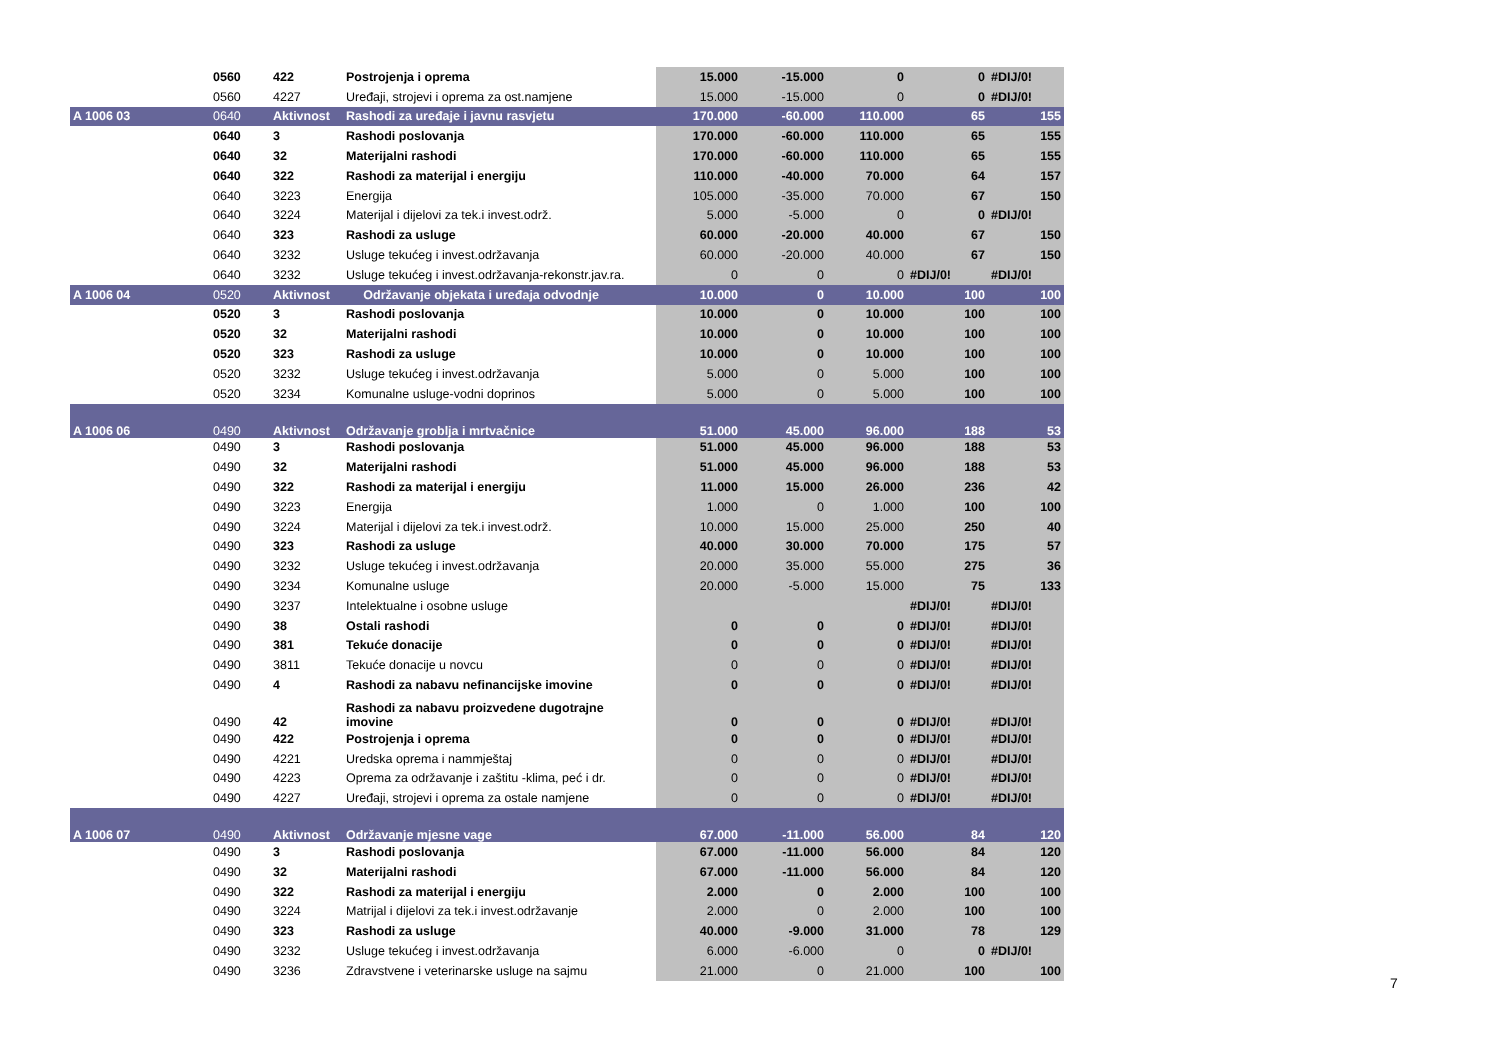| | 0560 | 422 | Postrojenja i oprema | 15.000 | -15.000 | 0 | 0 | #DIJ/0! |
| | 0560 | 4227 | Uređaji, strojevi i oprema za ost.namjene | 15.000 | -15.000 | 0 | 0 | #DIJ/0! |
| A 1006 03 | 0640 | Aktivnost | Rashodi za uređaje i javnu rasvjetu | 170.000 | -60.000 | 110.000 | 65 | 155 |
| | 0640 | 3 | Rashodi poslovanja | 170.000 | -60.000 | 110.000 | 65 | 155 |
| | 0640 | 32 | Materijalni rashodi | 170.000 | -60.000 | 110.000 | 65 | 155 |
| | 0640 | 322 | Rashodi za materijal i energiju | 110.000 | -40.000 | 70.000 | 64 | 157 |
| | 0640 | 3223 | Energija | 105.000 | -35.000 | 70.000 | 67 | 150 |
| | 0640 | 3224 | Materijal i dijelovi za tek.i invest.održ. | 5.000 | -5.000 | 0 | 0 | #DIJ/0! |
| | 0640 | 323 | Rashodi za usluge | 60.000 | -20.000 | 40.000 | 67 | 150 |
| | 0640 | 3232 | Usluge tekućeg i invest.održavanja | 60.000 | -20.000 | 40.000 | 67 | 150 |
| | 0640 | 3232 | Usluge tekućeg i invest.održavanja-rekonstr.jav.ra. | 0 | 0 | 0 | #DIJ/0! | #DIJ/0! |
| A 1006 04 | 0520 | Aktivnost | Održavanje objekata i uređaja odvodnje | 10.000 | 0 | 10.000 | 100 | 100 |
| | 0520 | 3 | Rashodi poslovanja | 10.000 | 0 | 10.000 | 100 | 100 |
| | 0520 | 32 | Materijalni rashodi | 10.000 | 0 | 10.000 | 100 | 100 |
| | 0520 | 323 | Rashodi za usluge | 10.000 | 0 | 10.000 | 100 | 100 |
| | 0520 | 3232 | Usluge tekućeg i invest.održavanja | 5.000 | 0 | 5.000 | 100 | 100 |
| | 0520 | 3234 | Komunalne usluge-vodni doprinos | 5.000 | 0 | 5.000 | 100 | 100 |
| A 1006 06 | 0490 | Aktivnost | Održavanje groblja i mrtvačnice | 51.000 | 45.000 | 96.000 | 188 | 53 |
| | 0490 | 3 | Rashodi poslovanja | 51.000 | 45.000 | 96.000 | 188 | 53 |
| | 0490 | 32 | Materijalni rashodi | 51.000 | 45.000 | 96.000 | 188 | 53 |
| | 0490 | 322 | Rashodi za materijal i energiju | 11.000 | 15.000 | 26.000 | 236 | 42 |
| | 0490 | 3223 | Energija | 1.000 | 0 | 1.000 | 100 | 100 |
| | 0490 | 3224 | Materijal i dijelovi za tek.i invest.održ. | 10.000 | 15.000 | 25.000 | 250 | 40 |
| | 0490 | 323 | Rashodi za usluge | 40.000 | 30.000 | 70.000 | 175 | 57 |
| | 0490 | 3232 | Usluge tekućeg i invest.održavanja | 20.000 | 35.000 | 55.000 | 275 | 36 |
| | 0490 | 3234 | Komunalne usluge | 20.000 | -5.000 | 15.000 | 75 | 133 |
| | 0490 | 3237 | Intelektualne i osobne usluge | | | | #DIJ/0! | #DIJ/0! |
| | 0490 | 38 | Ostali rashodi | 0 | 0 | 0 | #DIJ/0! | #DIJ/0! |
| | 0490 | 381 | Tekuće donacije | 0 | 0 | 0 | #DIJ/0! | #DIJ/0! |
| | 0490 | 3811 | Tekuće donacije u novcu | 0 | 0 | 0 | #DIJ/0! | #DIJ/0! |
| | 0490 | 4 | Rashodi za nabavu nefinancijske imovine | 0 | 0 | 0 | #DIJ/0! | #DIJ/0! |
| | 0490 | 42 | Rashodi za nabavu proizvedene dugotrajne imovine | 0 | 0 | 0 | #DIJ/0! | #DIJ/0! |
| | 0490 | 422 | Postrojenja i oprema | 0 | 0 | 0 | #DIJ/0! | #DIJ/0! |
| | 0490 | 4221 | Uredska oprema i nammještaj | 0 | 0 | 0 | #DIJ/0! | #DIJ/0! |
| | 0490 | 4223 | Oprema za održavanje i zaštitu -klima, peć i dr. | 0 | 0 | 0 | #DIJ/0! | #DIJ/0! |
| | 0490 | 4227 | Uređaji, strojevi i oprema za ostale namjene | 0 | 0 | 0 | #DIJ/0! | #DIJ/0! |
| A 1006 07 | 0490 | Aktivnost | Održavanje mjesne vage | 67.000 | -11.000 | 56.000 | 84 | 120 |
| | 0490 | 3 | Rashodi poslovanja | 67.000 | -11.000 | 56.000 | 84 | 120 |
| | 0490 | 32 | Materijalni rashodi | 67.000 | -11.000 | 56.000 | 84 | 120 |
| | 0490 | 322 | Rashodi za materijal i energiju | 2.000 | 0 | 2.000 | 100 | 100 |
| | 0490 | 3224 | Matrijal i dijelovi za tek.i invest.održavanje | 2.000 | 0 | 2.000 | 100 | 100 |
| | 0490 | 323 | Rashodi za usluge | 40.000 | -9.000 | 31.000 | 78 | 129 |
| | 0490 | 3232 | Usluge tekućeg i invest.održavanja | 6.000 | -6.000 | 0 | 0 | #DIJ/0! |
| | 0490 | 3236 | Zdravstvene i veterinarske usluge na sajmu | 21.000 | 0 | 21.000 | 100 | 100 |
7